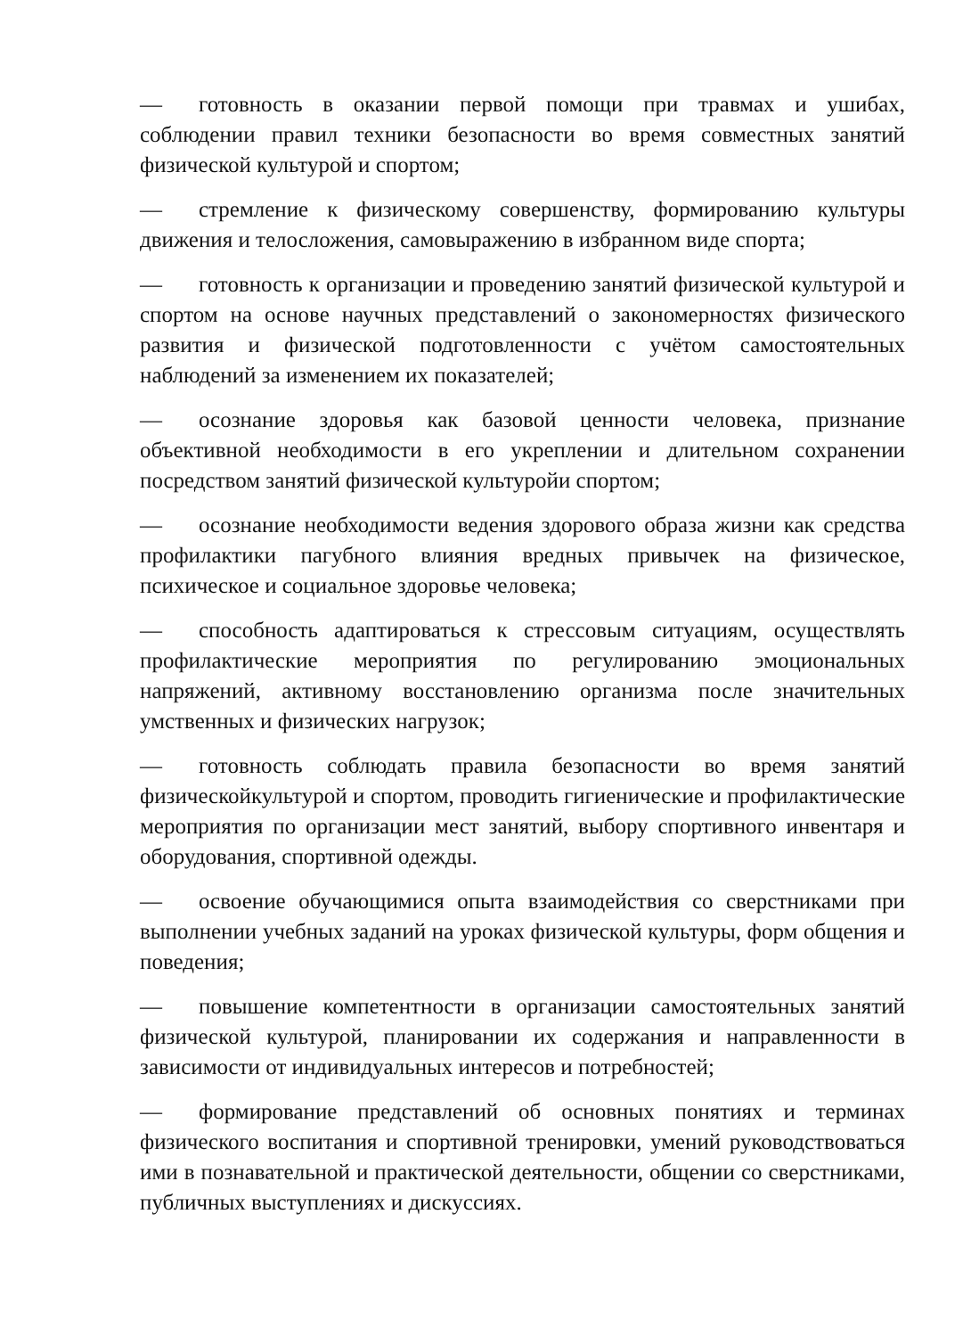— готовность в оказании первой помощи при травмах и ушибах, соблюдении правил техники безопасности во время совместных занятий физической культурой и спортом;
— стремление к физическому совершенству, формированию культуры движения и телосложения, самовыражению в избранном виде спорта;
— готовность к организации и проведению занятий физической культурой и спортом на основе научных представлений о закономерностях физического развития и физической подготовленности с учётом самостоятельных наблюдений за изменением их показателей;
— осознание здоровья как базовой ценности человека, признание объективной необходимости в его укреплении и длительном сохранении посредством занятий физической культуройи спортом;
— осознание необходимости ведения здорового образа жизни как средства профилактики пагубного влияния вредных привычек на физическое, психическое и социальное здоровье человека;
— способность адаптироваться к стрессовым ситуациям, осуществлять профилактические мероприятия по регулированию эмоциональных напряжений, активному восстановлению организма после значительных умственных и физических нагрузок;
— готовность соблюдать правила безопасности во время занятий физическойкультурой и спортом, проводить гигиенические и профилактические мероприятия по организации мест занятий, выбору спортивного инвентаря и оборудования, спортивной одежды.
— освоение обучающимися опыта взаимодействия со сверстниками при выполнении учебных заданий на уроках физической культуры, форм общения и поведения;
— повышение компетентности в организации самостоятельных занятий физической культурой, планировании их содержания и направленности в зависимости от индивидуальных интересов и потребностей;
— формирование представлений об основных понятиях и терминах физического воспитания и спортивной тренировки, умений руководствоваться ими в познавательной и практической деятельности, общении со сверстниками, публичных выступлениях и дискуссиях.